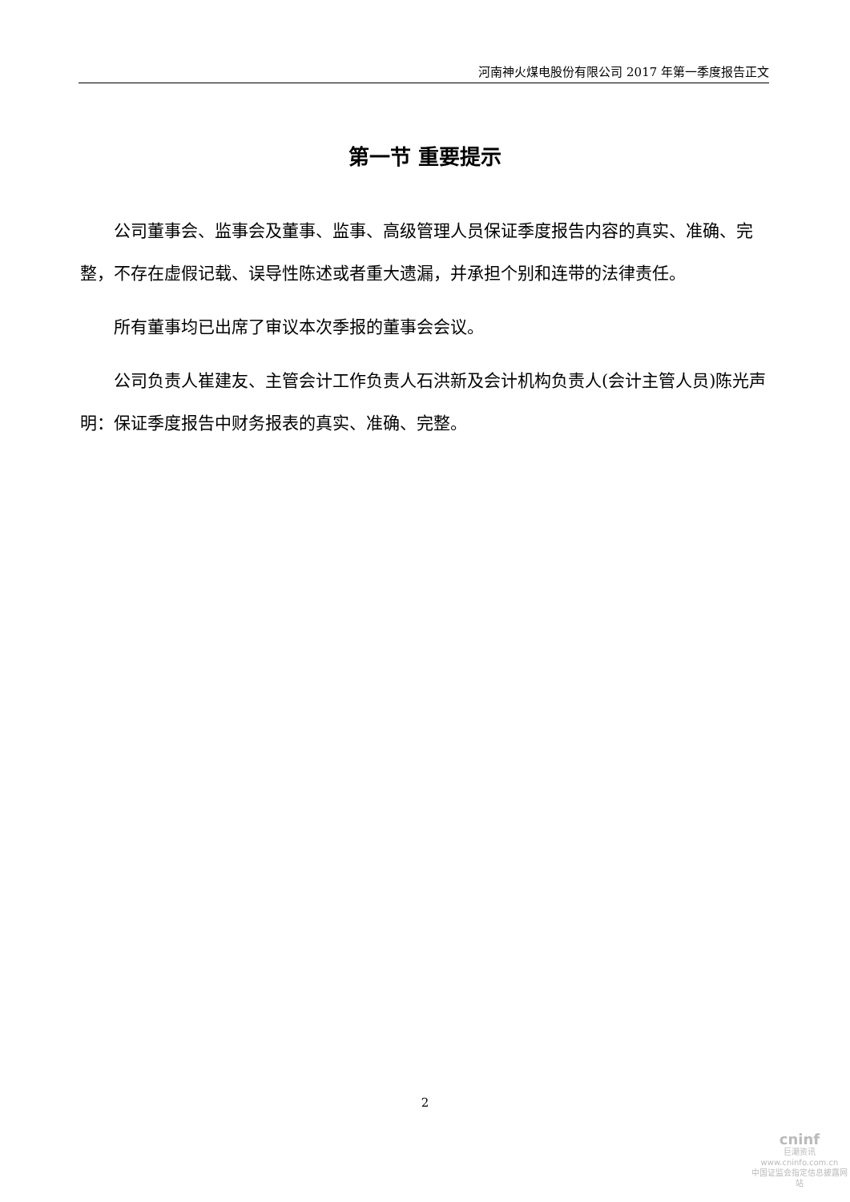河南神火煤电股份有限公司 2017 年第一季度报告正文
第一节 重要提示
公司董事会、监事会及董事、监事、高级管理人员保证季度报告内容的真实、准确、完整，不存在虚假记载、误导性陈述或者重大遗漏，并承担个别和连带的法律责任。
所有董事均已出席了审议本次季报的董事会会议。
公司负责人崔建友、主管会计工作负责人石洪新及会计机构负责人(会计主管人员)陈光声明：保证季度报告中财务报表的真实、准确、完整。
2
cninf
巨潮资讯
www.cninfo.com.cn
中国证监会指定信息披露网站